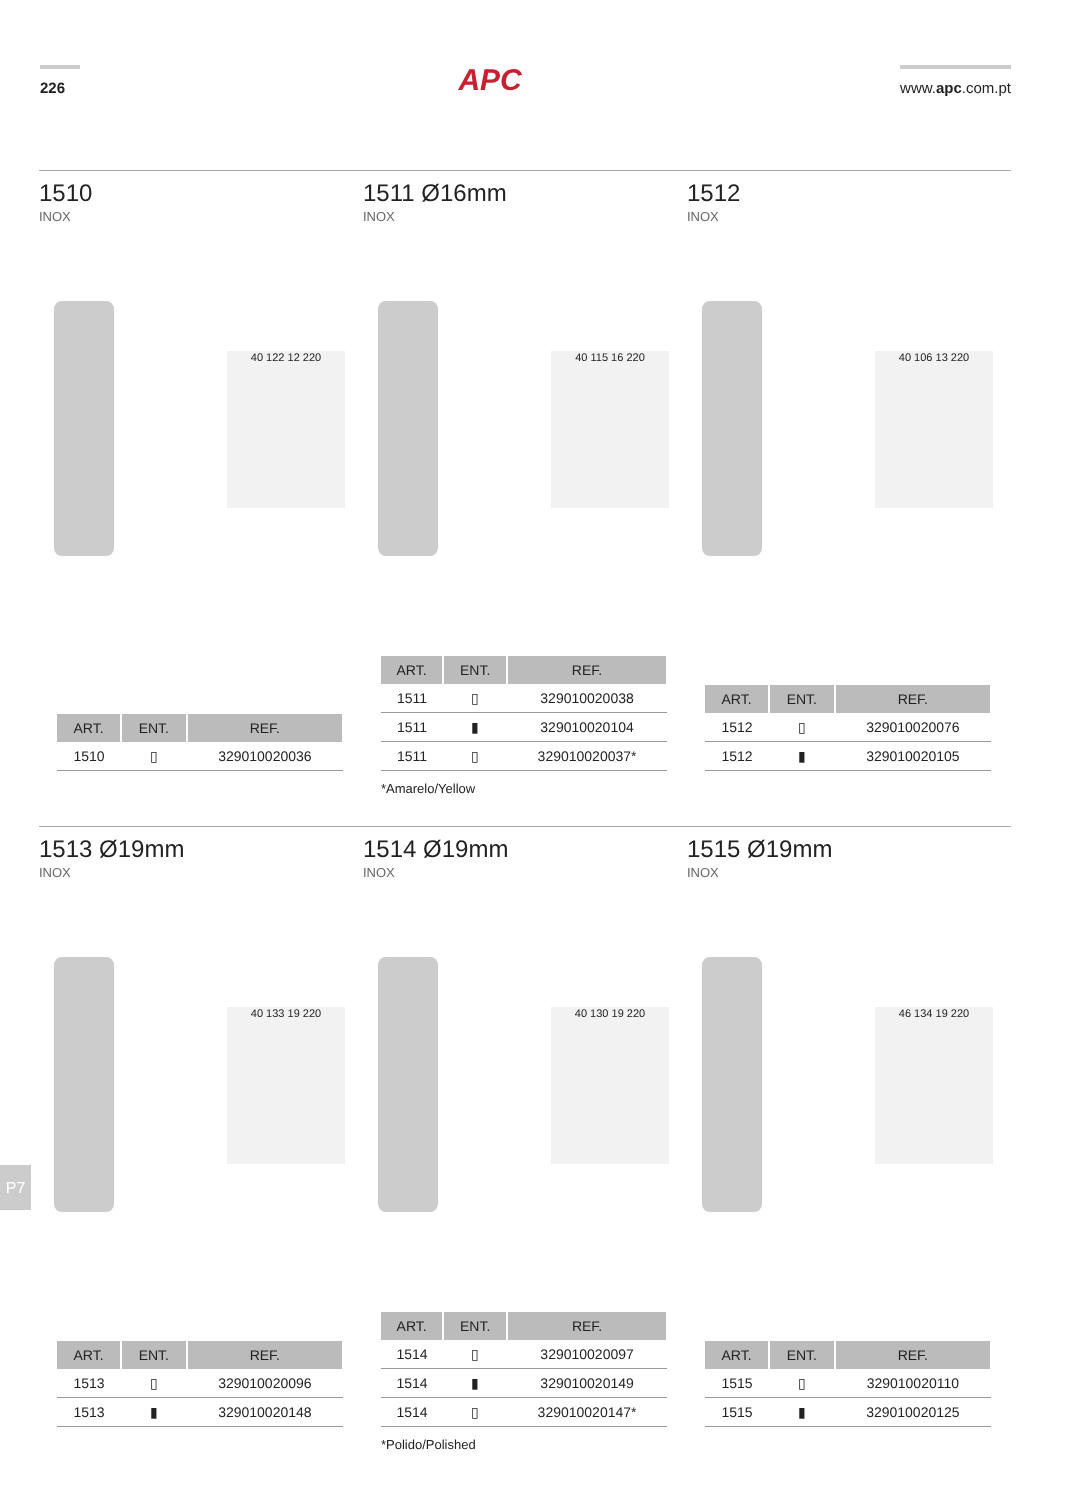226
APC
www.apc.com.pt
1510
INOX
40 122 12 220
| ART. | ENT. | REF. |
| --- | --- | --- |
| 1510 | ▯ | 329010020036 |
1511 Ø16mm
INOX
40 115 16 220
| ART. | ENT. | REF. |
| --- | --- | --- |
| 1511 | ▯ | 329010020038 |
| 1511 | ▮ | 329010020104 |
| 1511 | ▯ | 329010020037* |
*Amarelo/Yellow
1512
INOX
40 106 13 220
| ART. | ENT. | REF. |
| --- | --- | --- |
| 1512 | ▯ | 329010020076 |
| 1512 | ▮ | 329010020105 |
1513 Ø19mm
INOX
40 133 19 220
| ART. | ENT. | REF. |
| --- | --- | --- |
| 1513 | ▯ | 329010020096 |
| 1513 | ▮ | 329010020148 |
1514 Ø19mm
INOX
40 130 19 220
| ART. | ENT. | REF. |
| --- | --- | --- |
| 1514 | ▯ | 329010020097 |
| 1514 | ▮ | 329010020149 |
| 1514 | ▯ | 329010020147* |
*Polido/Polished
1515 Ø19mm
INOX
46 134 19 220
| ART. | ENT. | REF. |
| --- | --- | --- |
| 1515 | ▯ | 329010020110 |
| 1515 | ▮ | 329010020125 |
P7